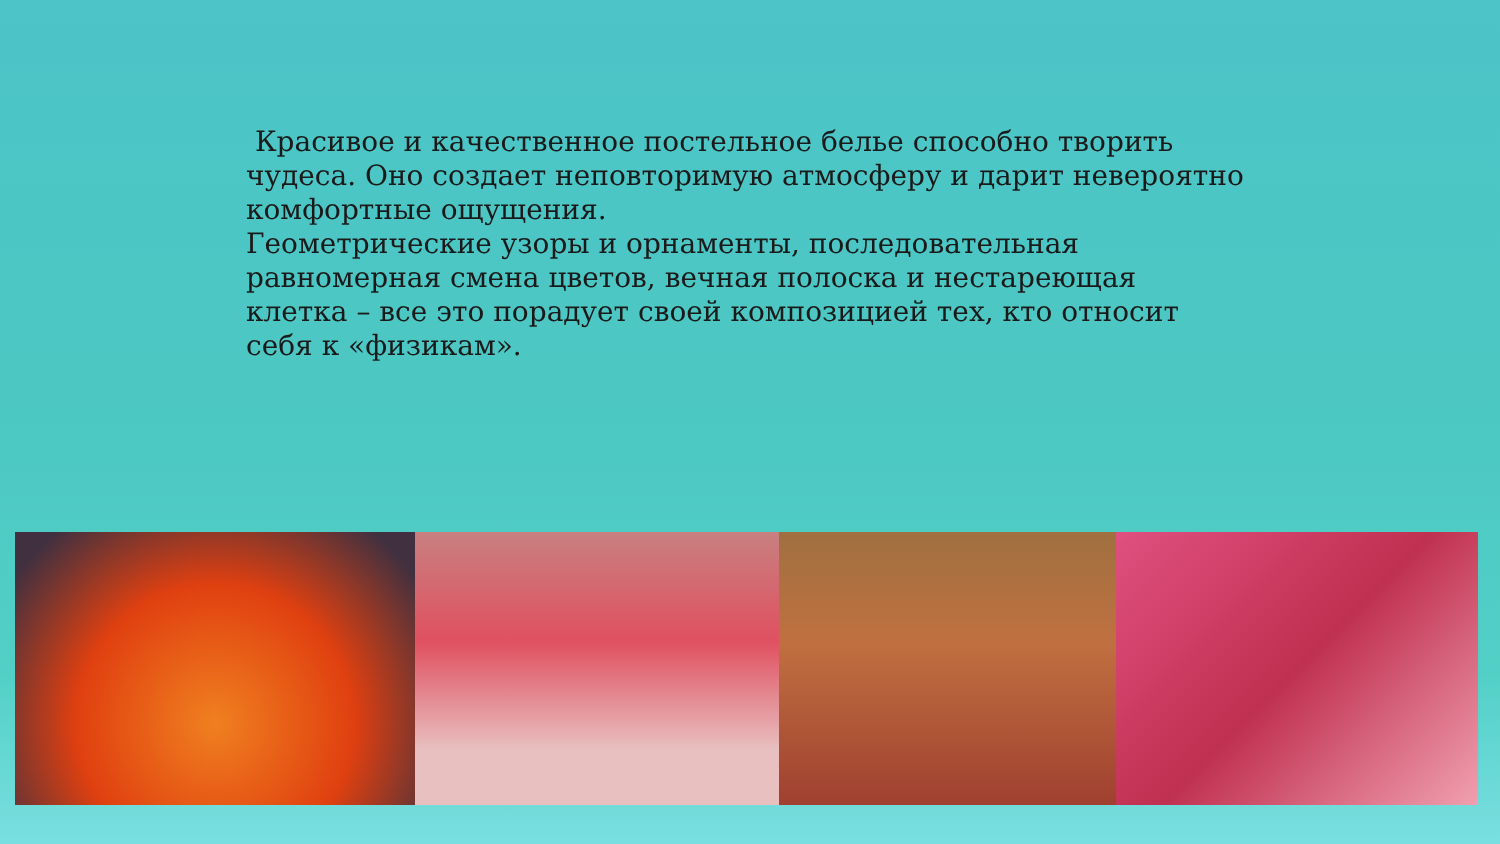Красивое и качественное постельное белье способно творить чудеса. Оно создает неповторимую атмосферу и дарит невероятно комфортные ощущения.
Геометрические узоры и орнаменты, последовательная равномерная смена цветов, вечная полоска и нестареющая клетка – все это порадует своей композицией тех, кто относит себя к «физикам».